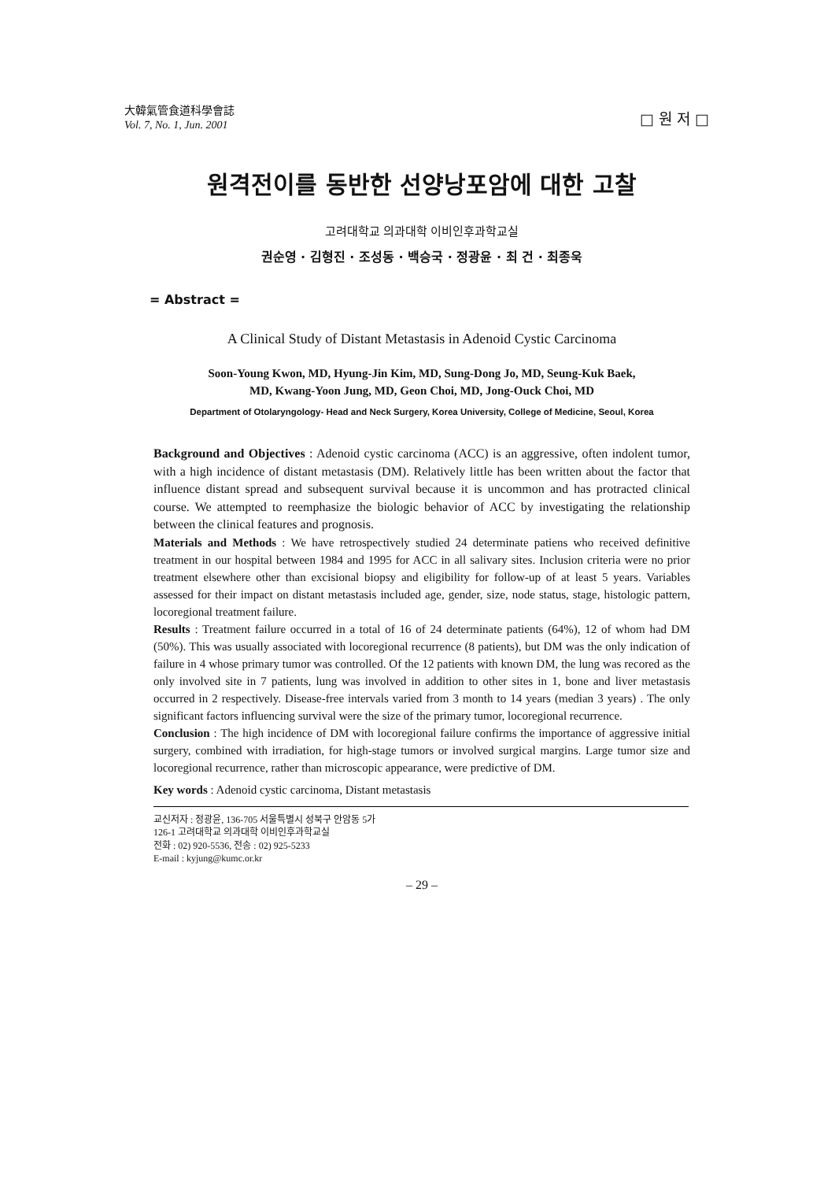大韓氣管食道科學會誌
Vol. 7, No. 1, Jun. 2001
□ 원 저 □
원격전이를 동반한 선양낭포암에 대한 고찰
고려대학교 의과대학 이비인후과학교실
권순영 · 김형진 · 조성동 · 백승국 · 정광윤 · 최 건 · 최종욱
= Abstract =
A Clinical Study of Distant Metastasis in Adenoid Cystic Carcinoma
Soon-Young Kwon, MD, Hyung-Jin Kim, MD, Sung-Dong Jo, MD, Seung-Kuk Baek,
MD, Kwang-Yoon Jung, MD, Geon Choi, MD, Jong-Ouck Choi, MD
Department of Otolaryngology- Head and Neck Surgery, Korea University, College of Medicine, Seoul, Korea
Background and Objectives : Adenoid cystic carcinoma (ACC) is an aggressive, often indolent tumor, with a high incidence of distant metastasis (DM). Relatively little has been written about the factor that influence distant spread and subsequent survival because it is uncommon and has protracted clinical course. We attempted to reemphasize the biologic behavior of ACC by investigating the relationship between the clinical features and prognosis.
Materials and Methods : We have retrospectively studied 24 determinate patiens who received definitive treatment in our hospital between 1984 and 1995 for ACC in all salivary sites. Inclusion criteria were no prior treatment elsewhere other than excisional biopsy and eligibility for follow-up of at least 5 years. Variables assessed for their impact on distant metastasis included age, gender, size, node status, stage, histologic pattern, locoregional treatment failure.
Results : Treatment failure occurred in a total of 16 of 24 determinate patients (64%), 12 of whom had DM (50%). This was usually associated with locoregional recurrence (8 patients), but DM was the only indication of failure in 4 whose primary tumor was controlled. Of the 12 patients with known DM, the lung was recored as the only involved site in 7 patients, lung was involved in addition to other sites in 1, bone and liver metastasis occurred in 2 respectively. Disease-free intervals varied from 3 month to 14 years (median 3 years) . The only significant factors influencing survival were the size of the primary tumor, locoregional recurrence.
Conclusion : The high incidence of DM with locoregional failure confirms the importance of aggressive initial surgery, combined with irradiation, for high-stage tumors or involved surgical margins. Large tumor size and locoregional recurrence, rather than microscopic appearance, were predictive of DM.
Key words : Adenoid cystic carcinoma, Distant metastasis
교신저자 : 정광윤, 136-705 서울특별시 성북구 안암동 5가
126-1 고려대학교 의과대학 이비인후과학교실
전화 : 02) 920-5536, 전송 : 02) 925-5233
E-mail : kyjung@kumc.or.kr
– 29 –